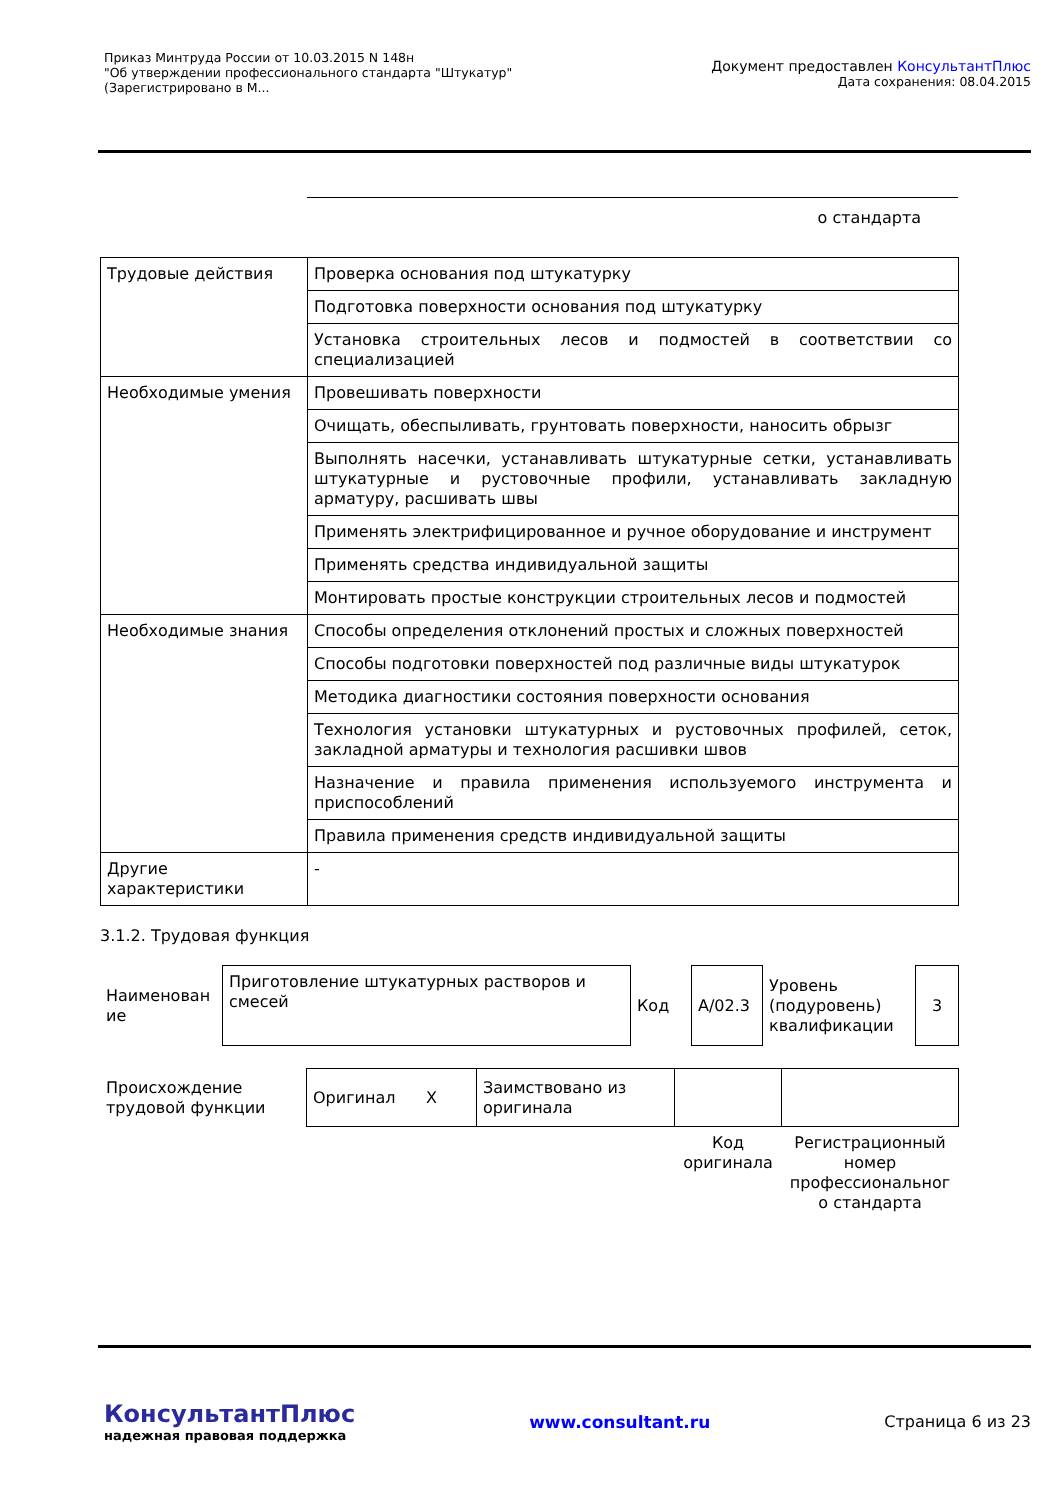Приказ Минтруда России от 10.03.2015 N 148н
"Об утверждении профессионального стандарта "Штукатур"
(Зарегистрировано в М...
Документ предоставлен КонсультантПлюс
Дата сохранения: 08.04.2015
о стандарта
| Трудовые действия | Проверка основания под штукатурку |
| | Подготовка поверхности основания под штукатурку |
| | Установка строительных лесов и подмостей в соответствии со специализацией |
| Необходимые умения | Провешивать поверхности |
| | Очищать, обеспыливать, грунтовать поверхности, наносить обрызг |
| | Выполнять насечки, устанавливать штукатурные сетки, устанавливать штукатурные и рустовочные профили, устанавливать закладную арматуру, расшивать швы |
| | Применять электрифицированное и ручное оборудование и инструмент |
| | Применять средства индивидуальной защиты |
| | Монтировать простые конструкции строительных лесов и подмостей |
| Необходимые знания | Способы определения отклонений простых и сложных поверхностей |
| | Способы подготовки поверхностей под различные виды штукатурок |
| | Методика диагностики состояния поверхности основания |
| | Технология установки штукатурных и рустовочных профилей, сеток, закладной арматуры и технология расшивки швов |
| | Назначение и правила применения используемого инструмента и приспособлений |
| | Правила применения средств индивидуальной защиты |
| Другие характеристики | - |
3.1.2. Трудовая функция
| Наименован ие | Приготовление штукатурных растворов и смесей | Код | A/02.3 | Уровень (подуровень) квалификации | 3 |
| Происхождение трудовой функции | Оригинал X | Заимствовано из оригинала | | |
| | | | Код оригинала | Регистрационный номер профессиональног о стандарта |
КонсультантПлюс
надежная правовая поддержка
www.consultant.ru Страница 6 из 23